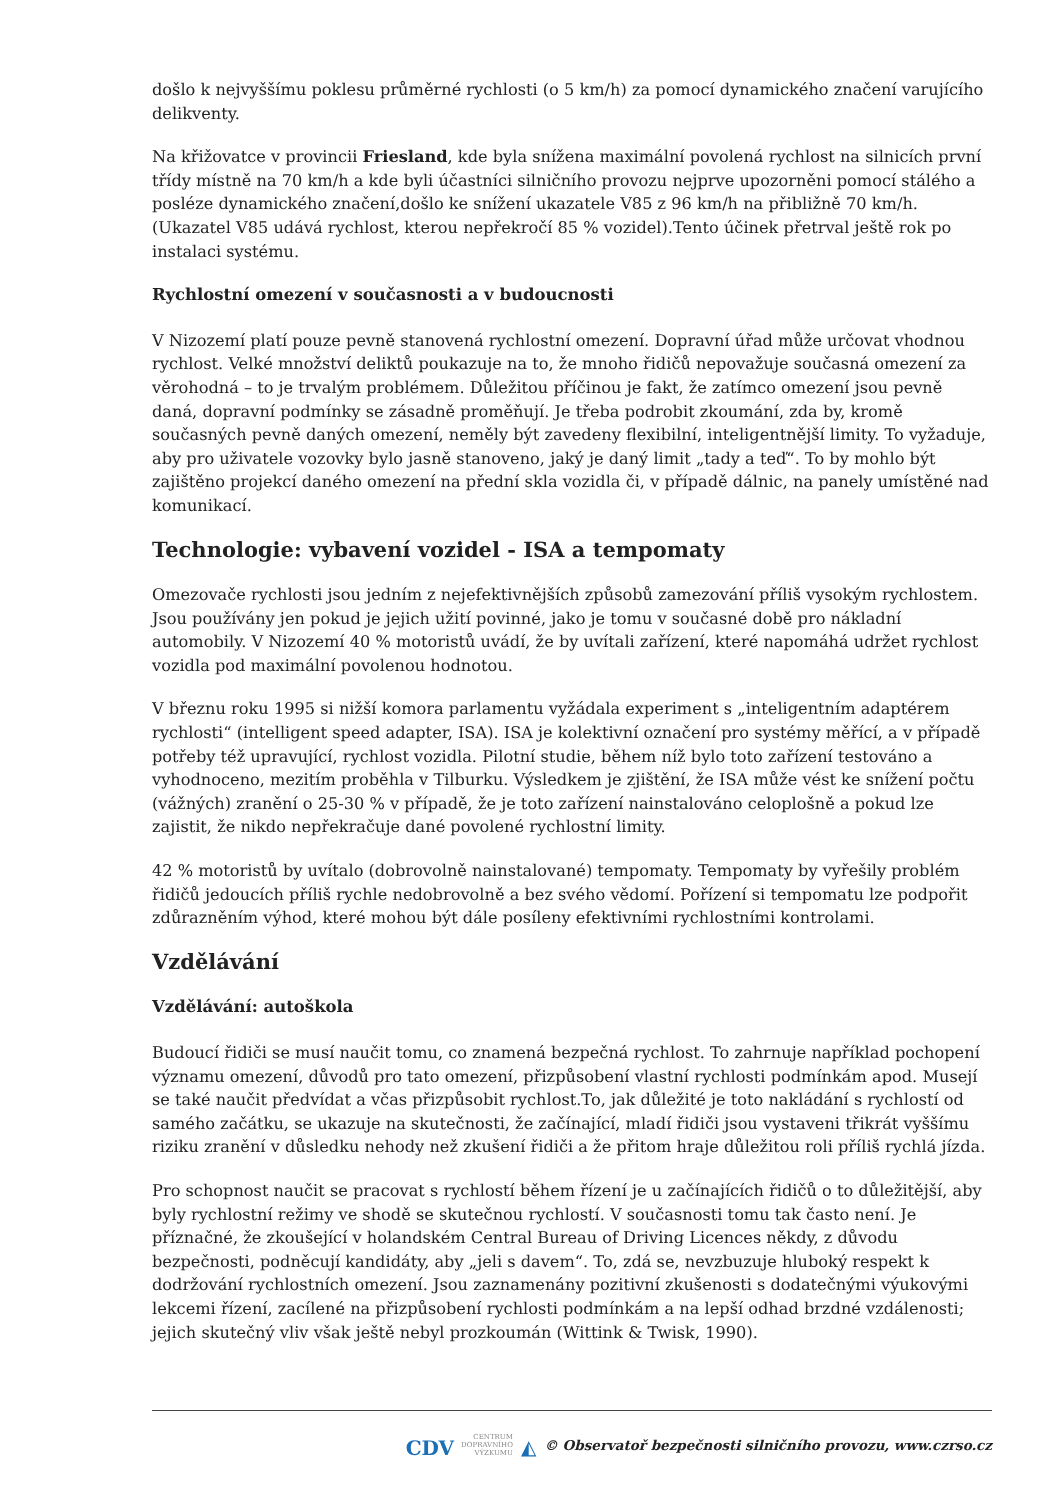došlo k nejvyššímu poklesu průměrné rychlosti (o 5 km/h) za pomocí dynamického značení varujícího delikventy.
Na křižovatce v provincii Friesland, kde byla snížena maximální povolená rychlost na silnicích první třídy místně na 70 km/h a kde byli účastníci silničního provozu nejprve upozorněni pomocí stálého a posléze dynamického značení,došlo ke snížení ukazatele V85 z 96 km/h na přibližně 70 km/h. (Ukazatel V85 udává rychlost, kterou nepřekročí 85 % vozidel).Tento účinek přetrval ještě rok po instalaci systému.
Rychlostní omezení v současnosti a v budoucnosti
V Nizozemí platí pouze pevně stanovená rychlostní omezení. Dopravní úřad může určovat vhodnou rychlost. Velké množství deliktů poukazuje na to, že mnoho řidičů nepovažuje současná omezení za věrohodná – to je trvalým problémem. Důležitou příčinou je fakt, že zatímco omezení jsou pevně daná, dopravní podmínky se zásadně proměňují. Je třeba podrobit zkoumání, zda by, kromě současných pevně daných omezení, neměly být zavedeny flexibilní, inteligentnější limity. To vyžaduje, aby pro uživatele vozovky bylo jasně stanoveno, jaký je daný limit „tady a teď“. To by mohlo být zajištěno projekcí daného omezení na přední skla vozidla či, v případě dálnic, na panely umístěné nad komunikací.
Technologie: vybavení vozidel - ISA a tempomaty
Omezovače rychlosti jsou jedním z nejefektivnějších způsobů zamezování příliš vysokým rychlostem. Jsou používány jen pokud je jejich užití povinné, jako je tomu v současné době pro nákladní automobily. V Nizozemí 40 % motoristů uvádí, že by uvítali zařízení, které napomáhá udržet rychlost vozidla pod maximální povolenou hodnotou.
V březnu roku 1995 si nižší komora parlamentu vyžádala experiment s „inteligentním adaptérem rychlosti“ (intelligent speed adapter, ISA). ISA je kolektivní označení pro systémy měřící, a v případě potřeby též upravující, rychlost vozidla. Pilotní studie, během níž bylo toto zařízení testováno a vyhodnoceno, mezitím proběhla v Tilburku. Výsledkem je zjištění, že ISA může vést ke snížení počtu (vážných) zranění o 25-30 % v případě, že je toto zařízení nainstalováno celoplošně a pokud lze zajistit, že nikdo nepřekračuje dané povolené rychlostní limity.
42 % motoristů by uvítalo (dobrovolně nainstalované) tempomaty. Tempomaty by vyřešily problém řidičů jedoucích příliš rychle nedobrovolně a bez svého vědomí. Pořízení si tempomatu lze podpořit zdůrazněním výhod, které mohou být dále posíleny efektivními rychlostními kontrolami.
Vzdělávání
Vzdělávání: autoškola
Budoucí řidiči se musí naučit tomu, co znamená bezpečná rychlost. To zahrnuje například pochopení významu omezení, důvodů pro tato omezení, přizpůsobení vlastní rychlosti podmínkám apod. Musejí se také naučit předvídat a včas přizpůsobit rychlost.To, jak důležité je toto nakládání s rychlostí od samého začátku, se ukazuje na skutečnosti, že začínající, mladí řidiči jsou vystaveni třikrát vyššímu riziku zranění v důsledku nehody než zkušení řidiči a že přitom hraje důležitou roli příliš rychlá jízda.
Pro schopnost naučit se pracovat s rychlostí během řízení je u začínajících řidičů o to důležitější, aby byly rychlostní režimy ve shodě se skutečnou rychlostí. V současnosti tomu tak často není. Je příznačné, že zkoušející v holandském Central Bureau of Driving Licences někdy, z důvodu bezpečnosti, podněcují kandidáty, aby „jeli s davem“. To, zdá se, nevzbuzuje hluboký respekt k dodržování rychlostních omezení. Jsou zaznamenány pozitivní zkušenosti s dodatečnými výukovými lekcemi řízení, zacílené na přizpůsobení rychlosti podmínkám a na lepší odhad brzdné vzdálenosti; jejich skutečný vliv však ještě nebyl prozkoumán (Wittink & Twisk, 1990).
CDV CENTRUM
DOPRAVNÍHO
VÝZKUMU ◭ © Observatoř bezpečnosti silničního provozu, www.czrso.cz